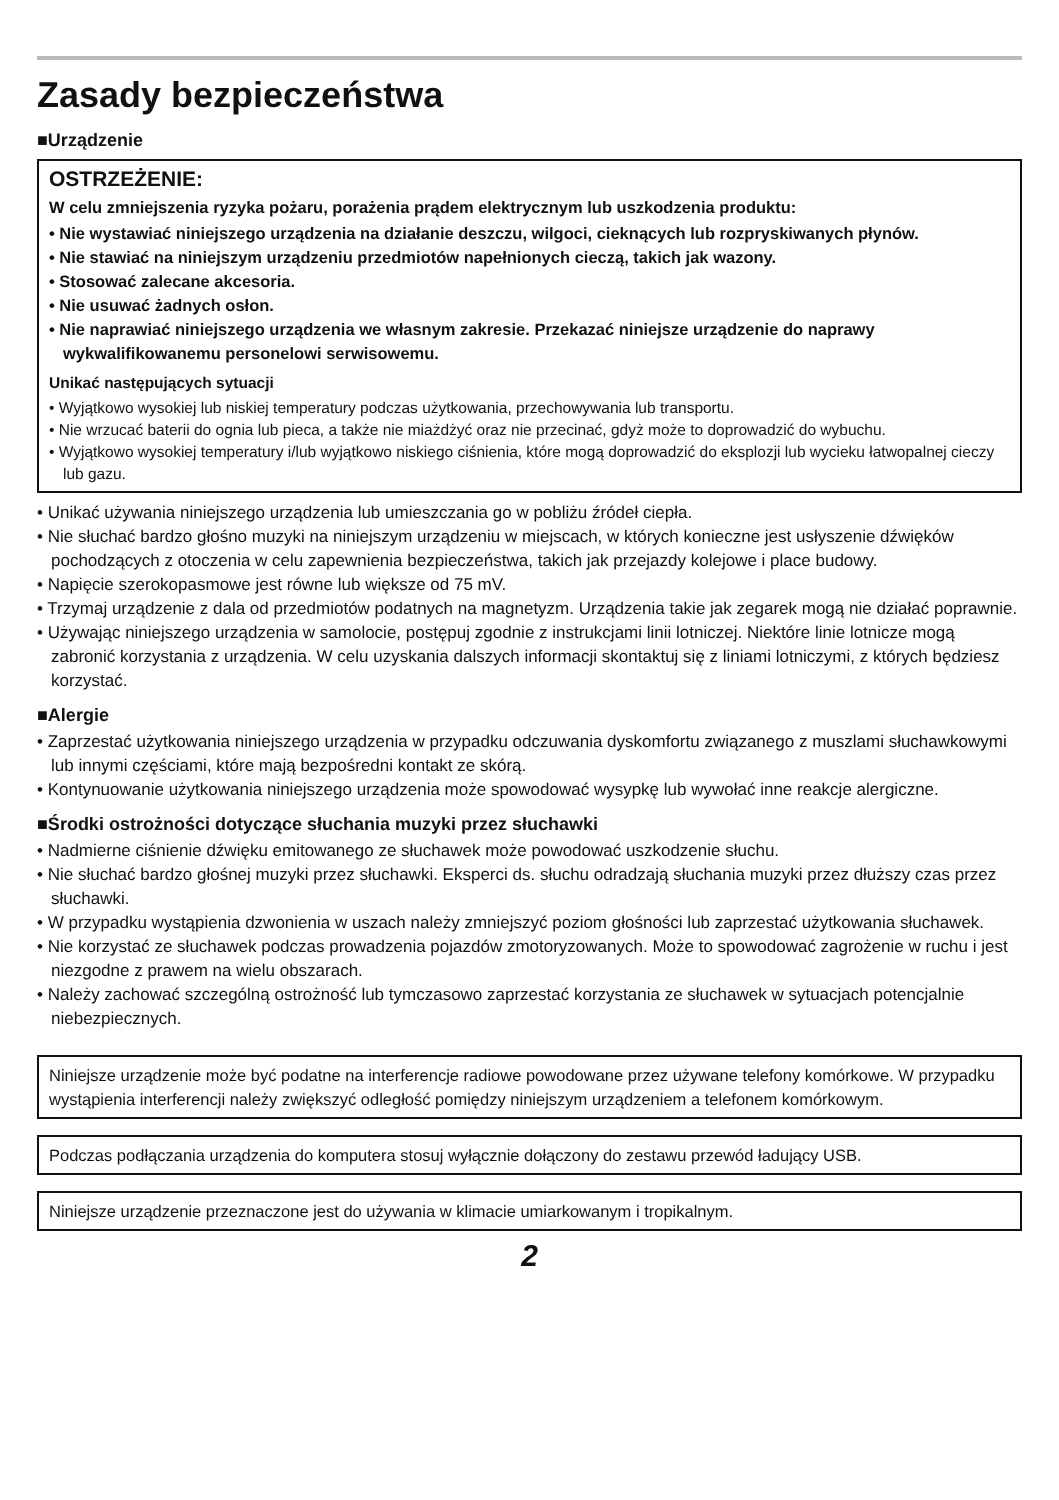Zasady bezpieczeństwa
■Urządzenie
OSTRZEŻENIE:
W celu zmniejszenia ryzyka pożaru, porażenia prądem elektrycznym lub uszkodzenia produktu:
• Nie wystawiać niniejszego urządzenia na działanie deszczu, wilgoci, cieknących lub rozpryskiwanych płynów.
• Nie stawiać na niniejszym urządzeniu przedmiotów napełnionych cieczą, takich jak wazony.
• Stosować zalecane akcesoria.
• Nie usuwać żadnych osłon.
• Nie naprawiać niniejszego urządzenia we własnym zakresie. Przekazać niniejsze urządzenie do naprawy wykwalifikowanemu personelowi serwisowemu.
Unikać następujących sytuacji
• Wyjątkowo wysokiej lub niskiej temperatury podczas użytkowania, przechowywania lub transportu.
• Nie wrzucać baterii do ognia lub pieca, a także nie miażdżyć oraz nie przecinać, gdyż może to doprowadzić do wybuchu.
• Wyjątkowo wysokiej temperatury i/lub wyjątkowo niskiego ciśnienia, które mogą doprowadzić do eksplozji lub wycieku łatwopalnej cieczy lub gazu.
• Unikać używania niniejszego urządzenia lub umieszczania go w pobliżu źródeł ciepła.
• Nie słuchać bardzo głośno muzyki na niniejszym urządzeniu w miejscach, w których konieczne jest usłyszenie dźwięków pochodzących z otoczenia w celu zapewnienia bezpieczeństwa, takich jak przejazdy kolejowe i place budowy.
• Napięcie szerokopasmowe jest równe lub większe od 75 mV.
• Trzymaj urządzenie z dala od przedmiotów podatnych na magnetyzm. Urządzenia takie jak zegarek mogą nie działać poprawnie.
• Używając niniejszego urządzenia w samolocie, postępuj zgodnie z instrukcjami linii lotniczej. Niektóre linie lotnicze mogą zabronić korzystania z urządzenia. W celu uzyskania dalszych informacji skontaktuj się z liniami lotniczymi, z których będziesz korzystać.
■Alergie
• Zaprzestać użytkowania niniejszego urządzenia w przypadku odczuwania dyskomfortu związanego z muszlami słuchawkowymi lub innymi częściami, które mają bezpośredni kontakt ze skórą.
• Kontynuowanie użytkowania niniejszego urządzenia może spowodować wysypkę lub wywołać inne reakcje alergiczne.
■Środki ostrożności dotyczące słuchania muzyki przez słuchawki
• Nadmierne ciśnienie dźwięku emitowanego ze słuchawek może powodować uszkodzenie słuchu.
• Nie słuchać bardzo głośnej muzyki przez słuchawki. Eksperci ds. słuchu odradzają słuchania muzyki przez dłuższy czas przez słuchawki.
• W przypadku wystąpienia dzwonienia w uszach należy zmniejszyć poziom głośności lub zaprzestać użytkowania słuchawek.
• Nie korzystać ze słuchawek podczas prowadzenia pojazdów zmotoryzowanych. Może to spowodować zagrożenie w ruchu i jest niezgodne z prawem na wielu obszarach.
• Należy zachować szczególną ostrożność lub tymczasowo zaprzestać korzystania ze słuchawek w sytuacjach potencjalnie niebezpiecznych.
Niniejsze urządzenie może być podatne na interferencje radiowe powodowane przez używane telefony komórkowe. W przypadku wystąpienia interferencji należy zwiększyć odległość pomiędzy niniejszym urządzeniem a telefonem komórkowym.
Podczas podłączania urządzenia do komputera stosuj wyłącznie dołączony do zestawu przewód ładujący USB.
Niniejsze urządzenie przeznaczone jest do używania w klimacie umiarkowanym i tropikalnym.
2